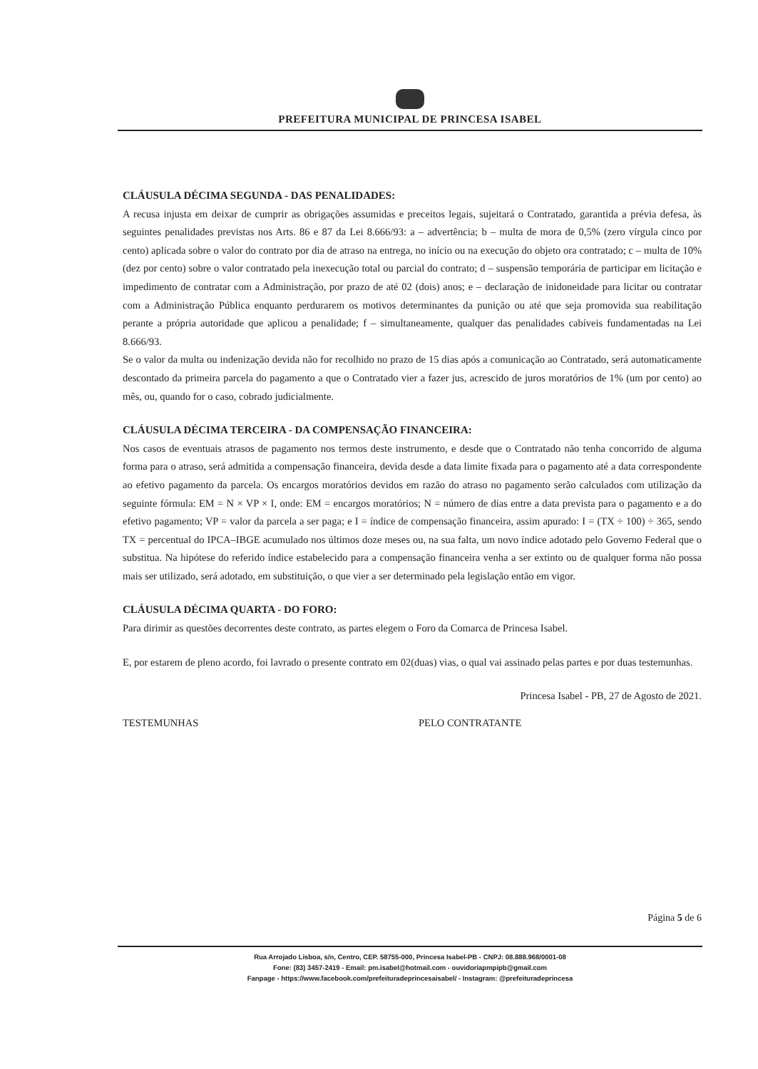PREFEITURA MUNICIPAL DE PRINCESA ISABEL
CLÁUSULA DÉCIMA SEGUNDA - DAS PENALIDADES:
A recusa injusta em deixar de cumprir as obrigações assumidas e preceitos legais, sujeitará o Contratado, garantida a prévia defesa, às seguintes penalidades previstas nos Arts. 86 e 87 da Lei 8.666/93: a – advertência; b – multa de mora de 0,5% (zero vírgula cinco por cento) aplicada sobre o valor do contrato por dia de atraso na entrega, no início ou na execução do objeto ora contratado; c – multa de 10% (dez por cento) sobre o valor contratado pela inexecução total ou parcial do contrato; d – suspensão temporária de participar em licitação e impedimento de contratar com a Administração, por prazo de até 02 (dois) anos; e – declaração de inidoneidade para licitar ou contratar com a Administração Pública enquanto perdurarem os motivos determinantes da punição ou até que seja promovida sua reabilitação perante a própria autoridade que aplicou a penalidade; f – simultaneamente, qualquer das penalidades cabíveis fundamentadas na Lei 8.666/93.
Se o valor da multa ou indenização devida não for recolhido no prazo de 15 dias após a comunicação ao Contratado, será automaticamente descontado da primeira parcela do pagamento a que o Contratado vier a fazer jus, acrescido de juros moratórios de 1% (um por cento) ao mês, ou, quando for o caso, cobrado judicialmente.
CLÁUSULA DÉCIMA TERCEIRA - DA COMPENSAÇÃO FINANCEIRA:
Nos casos de eventuais atrasos de pagamento nos termos deste instrumento, e desde que o Contratado não tenha concorrido de alguma forma para o atraso, será admitida a compensação financeira, devida desde a data limite fixada para o pagamento até a data correspondente ao efetivo pagamento da parcela. Os encargos moratórios devidos em razão do atraso no pagamento serão calculados com utilização da seguinte fórmula: EM = N × VP × I, onde: EM = encargos moratórios; N = número de dias entre a data prevista para o pagamento e a do efetivo pagamento; VP = valor da parcela a ser paga; e I = índice de compensação financeira, assim apurado: I = (TX ÷ 100) ÷ 365, sendo TX = percentual do IPCA–IBGE acumulado nos últimos doze meses ou, na sua falta, um novo índice adotado pelo Governo Federal que o substitua. Na hipótese do referido índice estabelecido para a compensação financeira venha a ser extinto ou de qualquer forma não possa mais ser utilizado, será adotado, em substituição, o que vier a ser determinado pela legislação então em vigor.
CLÁUSULA DÉCIMA QUARTA - DO FORO:
Para dirimir as questões decorrentes deste contrato, as partes elegem o Foro da Comarca de Princesa Isabel.
E, por estarem de pleno acordo, foi lavrado o presente contrato em 02(duas) vias, o qual vai assinado pelas partes e por duas testemunhas.
Princesa Isabel - PB, 27 de Agosto de 2021.
TESTEMUNHAS PELO CONTRATANTE
Página 5 de 6
Rua Arrojado Lisboa, s/n, Centro, CEP. 58755-000, Princesa Isabel-PB - CNPJ: 08.888.968/0001-08
Fone: (83) 3457-2419 - Email: pm.isabel@hotmail.com - ouvidoriapmpipb@gmail.com
Fanpage - https://www.facebook.com/prefeituradeprincesaisabel/ - Instagram: @prefeituradeprincesa